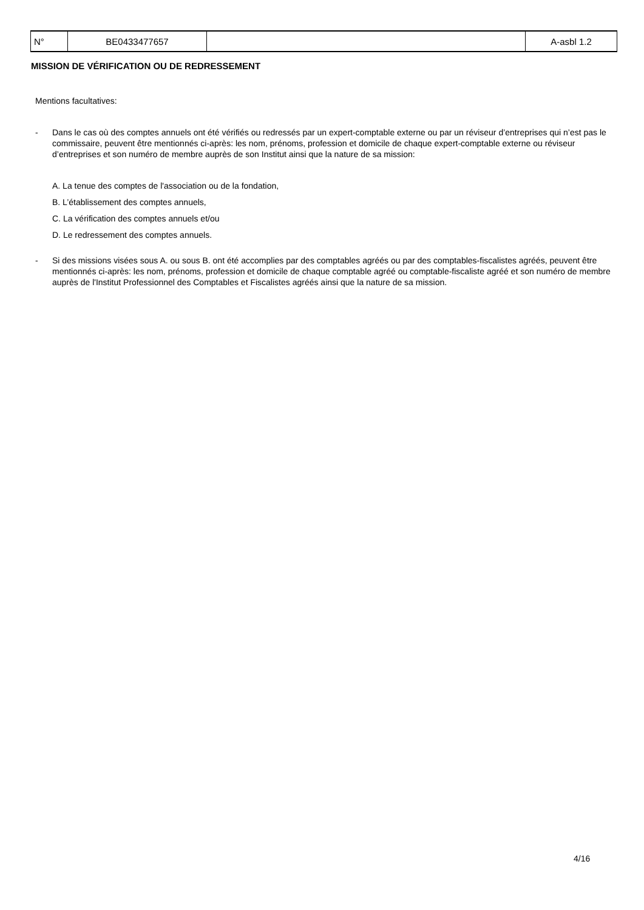| N° | BE0433477657 | | A-asbl 1.2 |
MISSION DE VÉRIFICATION OU DE REDRESSEMENT
Mentions facultatives:
- Dans le cas où des comptes annuels ont été vérifiés ou redressés par un expert-comptable externe ou par un réviseur d’entreprises qui n’est pas le commissaire, peuvent être mentionnés ci-après: les nom, prénoms, profession et domicile de chaque expert-comptable externe ou réviseur d’entreprises et son numéro de membre auprès de son Institut ainsi que la nature de sa mission:
A. La tenue des comptes de l'association ou de la fondation,
B. L’établissement des comptes annuels,
C. La vérification des comptes annuels et/ou
D. Le redressement des comptes annuels.
- Si des missions visées sous A. ou sous B. ont été accomplies par des comptables agréés ou par des comptables-fiscalistes agréés, peuvent être mentionnés ci-après: les nom, prénoms, profession et domicile de chaque comptable agréé ou comptable-fiscaliste agréé et son numéro de membre auprès de l'Institut Professionnel des Comptables et Fiscalistes agréés ainsi que la nature de sa mission.
4/16